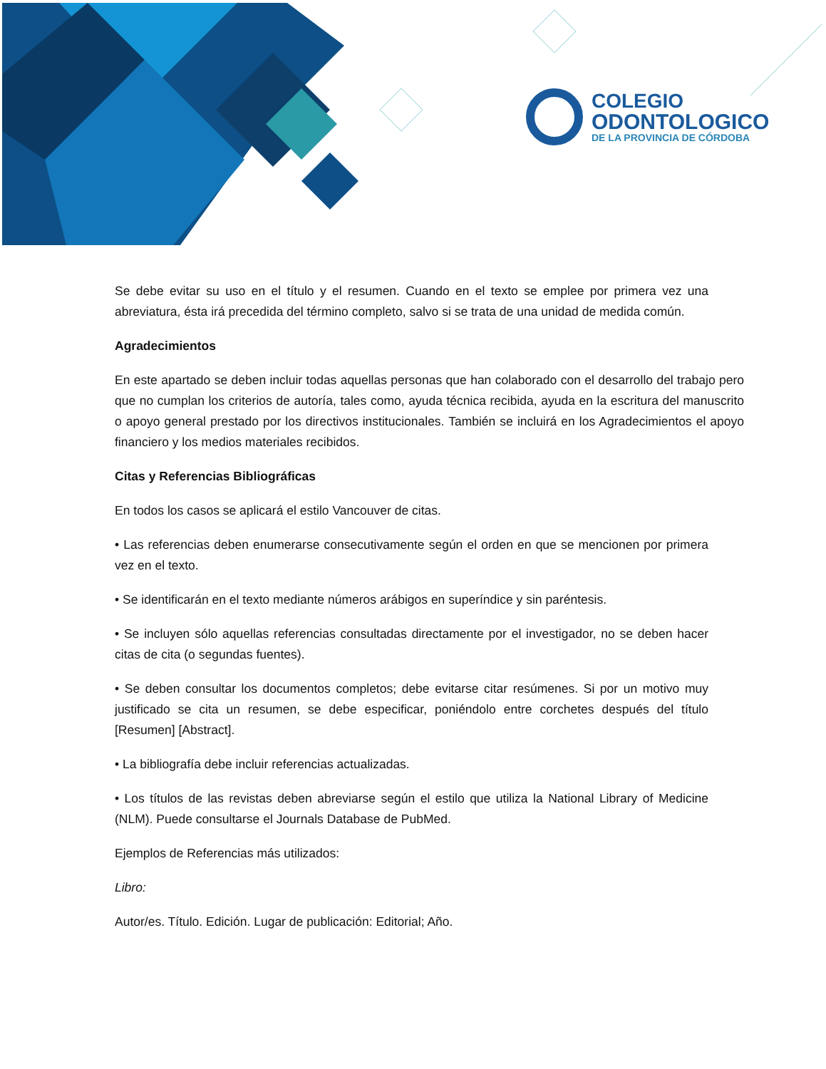COLEGIO
ODONTOLOGICO
DE LA PROVINCIA DE CÓRDOBA
Se debe evitar su uso en el título y el resumen. Cuando en el texto se emplee por primera vez una abreviatura, ésta irá precedida del término completo, salvo si se trata de una unidad de medida común.
Agradecimientos
En este apartado se deben incluir todas aquellas personas que han colaborado con el desarrollo del trabajo pero que no cumplan los criterios de autoría, tales como, ayuda técnica recibida, ayuda en la escritura del manuscrito o apoyo general prestado por los directivos institucionales. También se incluirá en los Agradecimientos el apoyo financiero y los medios materiales recibidos.
Citas y Referencias Bibliográficas
En todos los casos se aplicará el estilo Vancouver de citas.
• Las referencias deben enumerarse consecutivamente según el orden en que se mencionen por primera vez en el texto.
• Se identificarán en el texto mediante números arábigos en superíndice y sin paréntesis.
• Se incluyen sólo aquellas referencias consultadas directamente por el investigador, no se deben hacer citas de cita (o segundas fuentes).
• Se deben consultar los documentos completos; debe evitarse citar resúmenes. Si por un motivo muy justificado se cita un resumen, se debe especificar, poniéndolo entre corchetes después del título [Resumen] [Abstract].
• La bibliografía debe incluir referencias actualizadas.
• Los títulos de las revistas deben abreviarse según el estilo que utiliza la National Library of Medicine (NLM). Puede consultarse el Journals Database de PubMed.
Ejemplos de Referencias más utilizados:
Libro:
Autor/es. Título. Edición. Lugar de publicación: Editorial; Año.